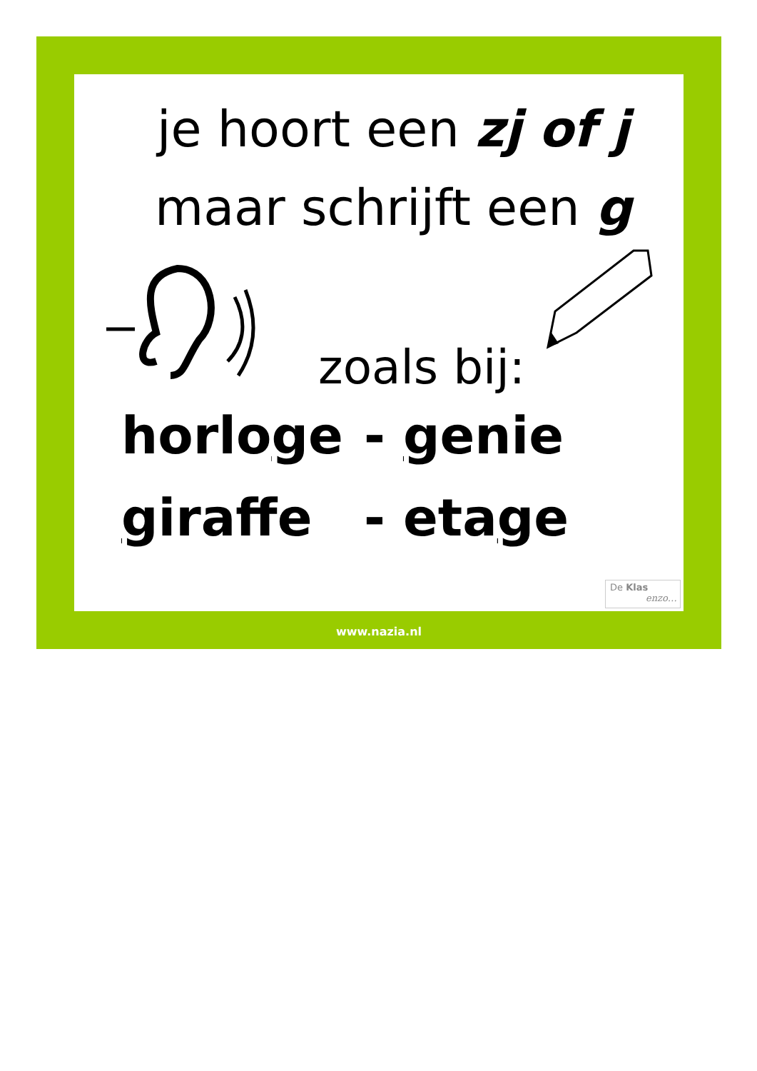je hoort een zj of j
maar schrijft een g
zoals bij:
horloge - genie
giraffe - etage
De Klas
enzo…
www.nazia.nl